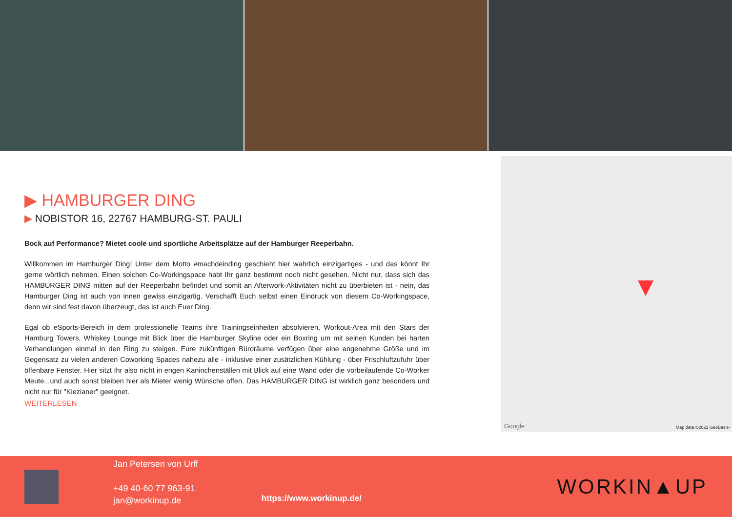▶ HAMBURGER DING
▶ NOBISTOR 16, 22767 HAMBURG-ST. PAULI
Bock auf Performance? Mietet coole und sportliche Arbeitsplätze auf der Hamburger Reeperbahn.
Willkommen im Hamburger Ding! Unter dem Motto #machdeinding geschieht hier wahrlich einzigartiges - und das könnt Ihr gerne wörtlich nehmen. Einen solchen Co-Workingspace habt Ihr ganz bestimmt noch nicht gesehen. Nicht nur, dass sich das HAMBURGER DING mitten auf der Reeperbahn befindet und somit an Afterwork-Aktivitäten nicht zu überbieten ist - nein, das Hamburger Ding ist auch von innen gewiss einzigartig. Verschafft Euch selbst einen Eindruck von diesem Co-Workingspace, denn wir sind fest davon überzeugt, das ist auch Euer Ding.
Egal ob eSports-Bereich in dem professionelle Teams ihre Trainingseinheiten absolvieren, Workout-Area mit den Stars der Hamburg Towers, Whiskey Lounge mit Blick über die Hamburger Skyline oder ein Boxring um mit seinen Kunden bei harten Verhandlungen einmal in den Ring zu steigen. Eure zukünftigen Büroräume verfügen über eine angenehme Größe und im Gegensatz zu vielen anderen Coworking Spaces nahezu alle - inklusive einer zusätzlichen Kühlung - über Frischluftzufuhr über öffenbare Fenster. Hier sitzt Ihr also nicht in engen Kaninchenställen mit Blick auf eine Wand oder die vorbeilaufende Co-Worker Meute...und auch sonst bleiben hier als Mieter wenig Wünsche offen. Das HAMBURGER DING ist wirklich ganz besonders und nicht nur für "Kiezianer" geeignet.
WEITERLESEN
Google Map data ©2021 GeoBasis-
Jan Petersen von Urff
+49 40-60 77 963-91
jan@workinup.de
https://www.workinup.de/
WORKIN▲UP